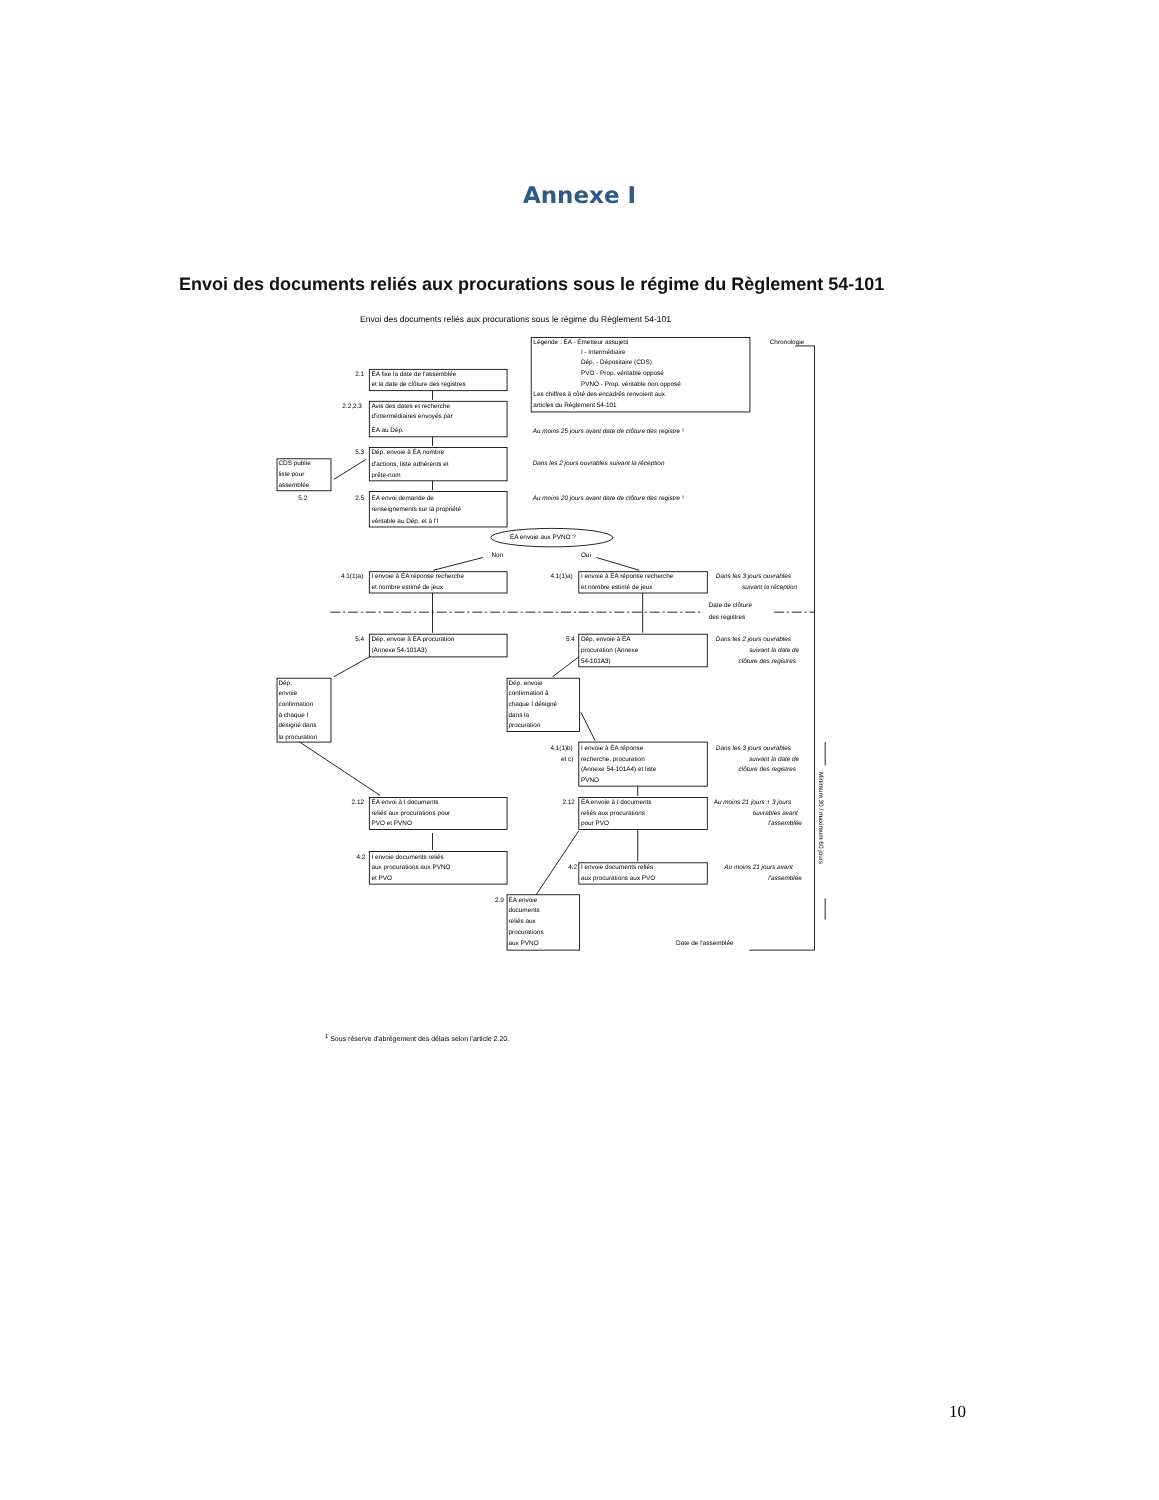Annexe I
Envoi des documents reliés aux procurations sous le régime du Règlement 54-101
Envoi des documents reliés aux procurations sous le régime du Règlement 54-101
Chronologie
Légende : ÉA - Émetteur assujetti
I - Intermédiaire
Dép. - Dépositaire (CDS)
PVO - Prop. véritable opposé
PVNO - Prop. véritable non opposé
Les chiffres à côté des encadrés renvoient aux
articles du Règlement 54-101
2.1
ÉA fixe la date de l'assemblée
et la date de clôture des registres
2.2,2.3
Avis des dates et recherche
d'intermédiaires envoyés par
ÉA au Dép.
Au moins 25 jours avant date de clôture des registre ¹
5.3
Dép. envoie à ÉA nombre
d'actions, liste adhérents et
prête-nom
CDS publie
liste pour
assemblée
5.2
Dans les 2 jours ouvrables suivant la réception
2.5
ÉA envoi demande de
renseignements sur la propriété
véritable au Dép. et à l'I
Au moins 20 jours avant date de clôture des registre ¹
ÉA envoie aux PVNO ?
Non
Oui
4.1(1)a)
I envoie à ÉA réponse recherche
et nombre estimé de jeux
4.1(1)a)
I envoie à ÉA réponse recherche
et nombre estimé de jeux
Dans les 3 jours ouvrables
suivant la réception
Date de clôture
des registres
5.4
Dép. envoie à ÉA procuration
(Annexe 54-101A3)
5.4
Dép. envoie à ÉA
procuration (Annexe
54-101A3)
Dans les 2 jours ouvrables
suivant la date de
clôture des registres
Dép.
envoie
confirmation
à chaque I
désigné dans
la procuration
Dép. envoie
confirmation à
chaque I désigné
dans la
procuration
4.1(1)b)
et c)
I envoie à ÉA réponse
recherche, procuration
(Annexe 54-101A4) et liste
PVNO
Dans les 3 jours ouvrables
suivant la date de
clôture des registres
2.12
ÉA envoi à I documents
reliés aux procurations pour
PVO et PVNO
2.12
ÉA envoie à I documents
reliés aux procurations
pour PVO
Au moins 21 jours + 3 jours
ouvrables avant
l'assemblée
4.2
I envoie documents reliés
aux procurations aux PVNO
et PVO
4.2
I envoie documents reliés
aux procurations aux PVO
Au moins 21 jours avant
l'assemblée
Minimum 30 / maximum 60 jours
2.9
ÉA envoie
documents
reliés aux
procurations
aux PVNO
Date de l'assemblée
<sup>1</sup> Sous réserve d'abrégement des délais selon l'article 2.20.
10